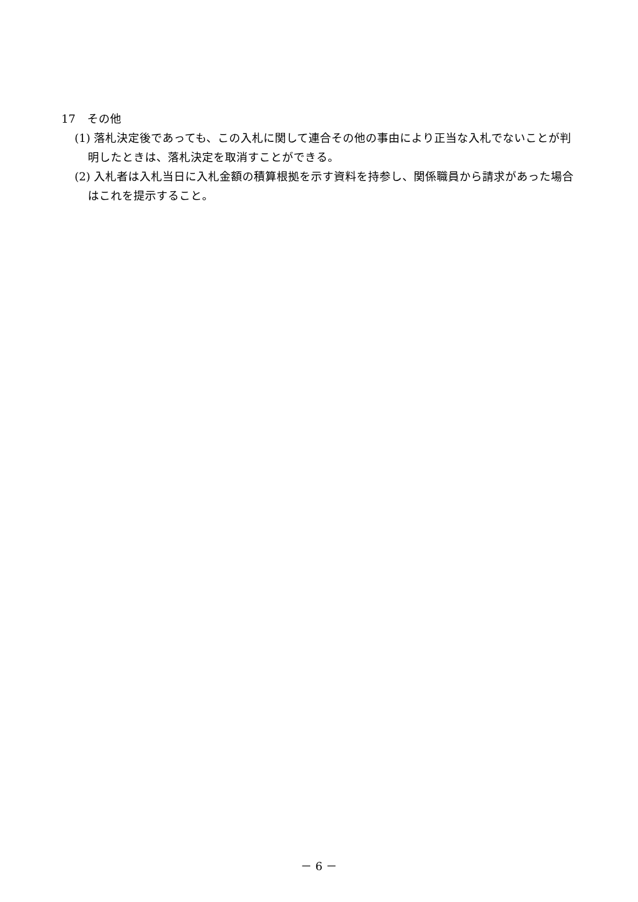17　その他
(1) 落札決定後であっても、この入札に関して連合その他の事由により正当な入札でないことが判明したときは、落札決定を取消すことができる。
(2) 入札者は入札当日に入札金額の積算根拠を示す資料を持参し、関係職員から請求があった場合はこれを提示すること。
－ 6 －